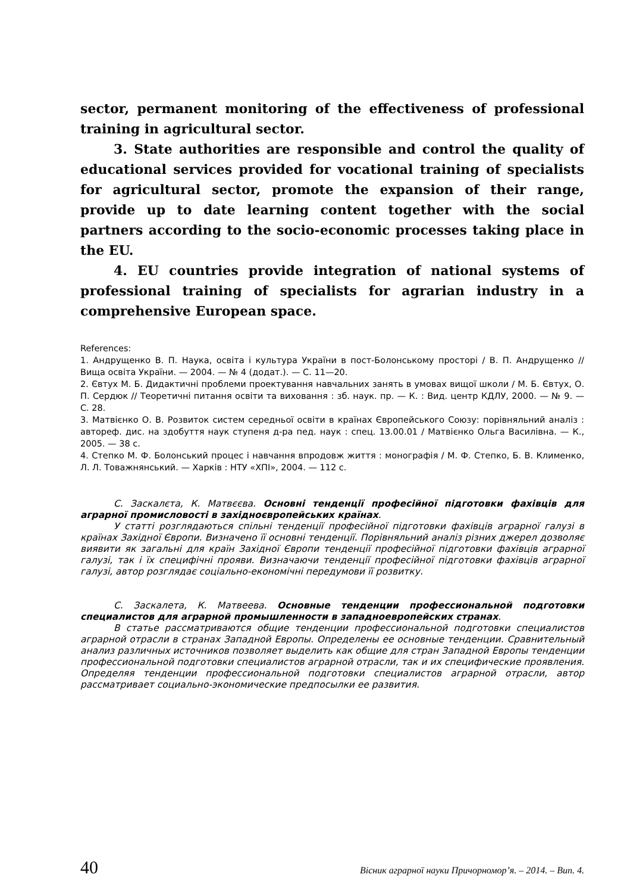sector, permanent monitoring of the effectiveness of professional training in agricultural sector.
3. State authorities are responsible and control the quality of educational services provided for vocational training of specialists for agricultural sector, promote the expansion of their range, provide up to date learning content together with the social partners according to the socio-economic processes taking place in the EU.
4. EU countries provide integration of national systems of professional training of specialists for agrarian industry in a comprehensive European space.
References:
1. Андрущенко В. П. Наука, освіта і культура України в пост-Болонському просторі / В. П. Андрущенко // Вища освіта України. — 2004. — № 4 (додат.). — С. 11—20.
2. Євтух М. Б. Дидактичні проблеми проектування навчальних занять в умовах вищої школи / М. Б. Євтух, О. П. Сердюк // Теоретичні питання освіти та виховання : зб. наук. пр. — К. : Вид. центр КДЛУ, 2000. — № 9. — С. 28.
3. Матвієнко О. В. Розвиток систем середньої освіти в країнах Європейського Союзу: порівняльний аналіз : автореф. дис. на здобуття наук ступеня д-ра пед. наук : спец. 13.00.01 / Матвієнко Ольга Василівна. — К., 2005. — 38 с.
4. Степко М. Ф. Болонський процес і навчання впродовж життя : монографія / М. Ф. Степко, Б. В. Клименко, Л. Л. Товажнянський. — Харків : НТУ «ХПІ», 2004. — 112 с.
С. Заскалєта, К. Матвєєва. Основні тенденції професійної підготовки фахівців для аграрної промисловості в західноєвропейських країнах.
У статті розглядаються спільні тенденції професійної підготовки фахівців аграрної галузі в країнах Західної Європи. Визначено її основні тенденції. Порівняльний аналіз різних джерел дозволяє виявити як загальні для країн Західної Європи тенденції професійної підготовки фахівців аграрної галузі, так і їх специфічні прояви. Визначаючи тенденції професійної підготовки фахівців аграрної галузі, автор розглядає соціально-економічні передумови її розвитку.
С. Заскалета, К. Матвеева. Основные тенденции профессиональной подготовки специалистов для аграрной промышленности в западноевропейских странах.
В статье рассматриваются общие тенденции профессиональной подготовки специалистов аграрной отрасли в странах Западной Европы. Определены ее основные тенденции. Сравнительный анализ различных источников позволяет выделить как общие для стран Западной Европы тенденции профессиональной подготовки специалистов аграрной отрасли, так и их специфические проявления. Определяя тенденции профессиональной подготовки специалистов аграрной отрасли, автор рассматривает социально-экономические предпосылки ее развития.
40 Вісник аграрної науки Причорномор’я. – 2014. – Вип. 4.